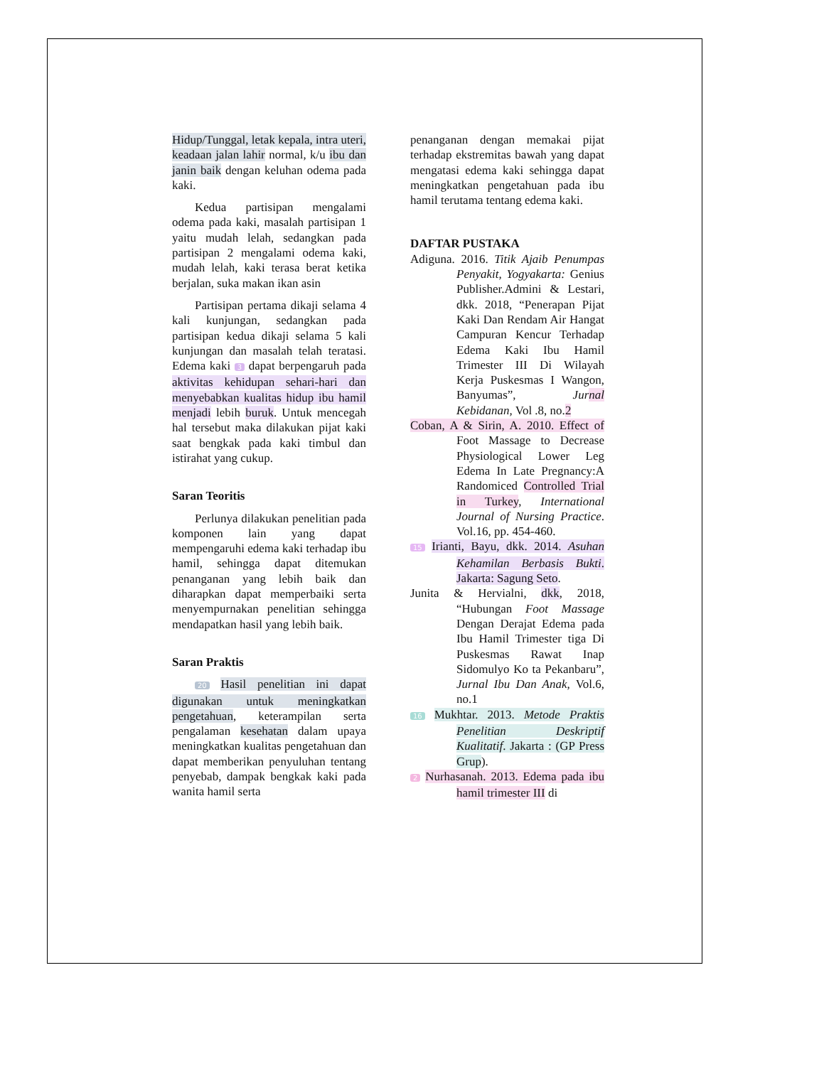Hidup/Tunggal, letak kepala, intra uteri, keadaan jalan lahir normal, k/u ibu dan janin baik dengan keluhan odema pada kaki.
Kedua partisipan mengalami odema pada kaki, masalah partisipan 1 yaitu mudah lelah, sedangkan pada partisipan 2 mengalami odema kaki, mudah lelah, kaki terasa berat ketika berjalan, suka makan ikan asin
Partisipan pertama dikaji selama 4 kali kunjungan, sedangkan pada partisipan kedua dikaji selama 5 kali kunjungan dan masalah telah teratasi. Edema kaki 3 dapat berpengaruh pada aktivitas kehidupan sehari-hari dan menyebabkan kualitas hidup ibu hamil menjadi lebih buruk. Untuk mencegah hal tersebut maka dilakukan pijat kaki saat bengkak pada kaki timbul dan istirahat yang cukup.
Saran Teoritis
Perlunya dilakukan penelitian pada komponen lain yang dapat mempengaruhi edema kaki terhadap ibu hamil, sehingga dapat ditemukan penanganan yang lebih baik dan diharapkan dapat memperbaiki serta menyempurnakan penelitian sehingga mendapatkan hasil yang lebih baik.
Saran Praktis
20 Hasil penelitian ini dapat digunakan untuk meningkatkan pengetahuan, keterampilan serta pengalaman kesehatan dalam upaya meningkatkan kualitas pengetahuan dan dapat memberikan penyuluhan tentang penyebab, dampak bengkak kaki pada wanita hamil serta
penanganan dengan memakai pijat terhadap ekstremitas bawah yang dapat mengatasi edema kaki sehingga dapat meningkatkan pengetahuan pada ibu hamil terutama tentang edema kaki.
DAFTAR PUSTAKA
Adiguna. 2016. Titik Ajaib Penumpas Penyakit, Yogyakarta: Genius Publisher.Admini & Lestari, dkk. 2018, “Penerapan Pijat Kaki Dan Rendam Air Hangat Campuran Kencur Terhadap Edema Kaki Ibu Hamil Trimester III Di Wilayah Kerja Puskesmas I Wangon, Banyumas”, Jurnal Kebidanan, Vol .8, no.2
Coban, A & Sirin, A. 2010. Effect of Foot Massage to Decrease Physiological Lower Leg Edema In Late Pregnancy:A Randomiced Controlled Trial in Turkey, International Journal of Nursing Practice. Vol.16, pp. 454-460.
15 Irianti, Bayu, dkk. 2014. Asuhan Kehamilan Berbasis Bukti. Jakarta: Sagung Seto.
Junita & Hervialni, dkk, 2018, “Hubungan Foot Massage Dengan Derajat Edema pada Ibu Hamil Trimester tiga Di Puskesmas Rawat Inap Sidomulyo Ko ta Pekanbaru”, Jurnal Ibu Dan Anak, Vol.6, no.1
16 Mukhtar. 2013. Metode Praktis Penelitian Deskriptif Kualitatif. Jakarta : (GP Press Grup).
2 Nurhasanah. 2013. Edema pada ibu hamil trimester III di